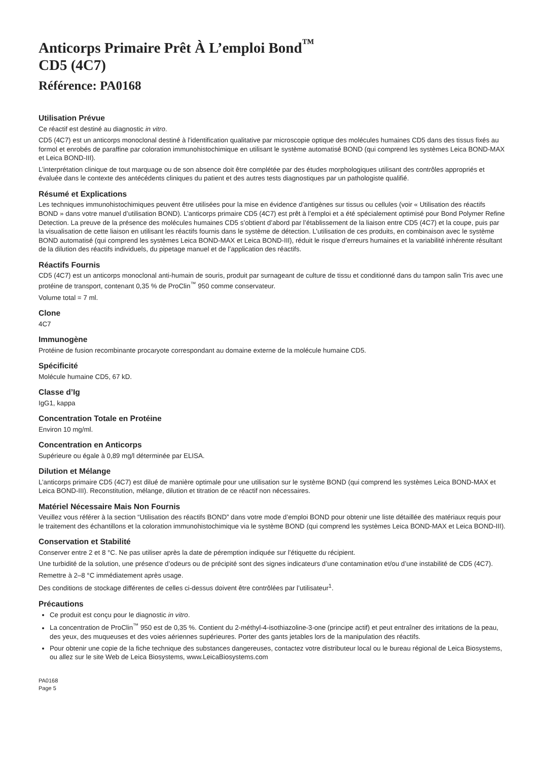Anticorps Primaire Prêt À L’emploi Bond<sup>™</sup>
CD5 (4C7)
Référence: PA0168
Utilisation Prévue
Ce réactif est destiné au diagnostic in vitro.
CD5 (4C7) est un anticorps monoclonal destiné à l’identification qualitative par microscopie optique des molécules humaines CD5 dans des tissus fixés au formol et enrobés de paraffine par coloration immunohistochimique en utilisant le système automatisé BOND (qui comprend les systèmes Leica BOND-MAX et Leica BOND-III).
L’interprétation clinique de tout marquage ou de son absence doit être complétée par des études morphologiques utilisant des contrôles appropriés et évaluée dans le contexte des antécédents cliniques du patient et des autres tests diagnostiques par un pathologiste qualifié.
Résumé et Explications
Les techniques immunohistochimiques peuvent être utilisées pour la mise en évidence d’antigènes sur tissus ou cellules (voir « Utilisation des réactifs BOND » dans votre manuel d’utilisation BOND). L’anticorps primaire CD5 (4C7) est prêt à l’emploi et a été spécialement optimisé pour Bond Polymer Refine Detection. La preuve de la présence des molécules humaines CD5 s’obtient d’abord par l’établissement de la liaison entre CD5 (4C7) et la coupe, puis par la visualisation de cette liaison en utilisant les réactifs fournis dans le système de détection. L’utilisation de ces produits, en combinaison avec le système BOND automatisé (qui comprend les systèmes Leica BOND-MAX et Leica BOND-III), réduit le risque d’erreurs humaines et la variabilité inhérente résultant de la dilution des réactifs individuels, du pipetage manuel et de l’application des réactifs.
Réactifs Fournis
CD5 (4C7) est un anticorps monoclonal anti-humain de souris, produit par surnageant de culture de tissu et conditionné dans du tampon salin Tris avec une protéine de transport, contenant 0,35 % de ProClin<sup>™</sup> 950 comme conservateur.
Volume total = 7 ml.
Clone
4C7
Immunogène
Protéine de fusion recombinante procaryote correspondant au domaine externe de la molécule humaine CD5.
Spécificité
Molécule humaine CD5, 67 kD.
Classe d’Ig
IgG1, kappa
Concentration Totale en Protéine
Environ 10 mg/ml.
Concentration en Anticorps
Supérieure ou égale à 0,89 mg/l déterminée par ELISA.
Dilution et Mélange
L’anticorps primaire CD5 (4C7) est dilué de manière optimale pour une utilisation sur le système BOND (qui comprend les systèmes Leica BOND-MAX et Leica BOND-III). Reconstitution, mélange, dilution et titration de ce réactif non nécessaires.
Matériel Nécessaire Mais Non Fournis
Veuillez vous référer à la section “Utilisation des réactifs BOND” dans votre mode d’emploi BOND pour obtenir une liste détaillée des matériaux requis pour le traitement des échantillons et la coloration immunohistochimique via le système BOND (qui comprend les systèmes Leica BOND-MAX et Leica BOND-III).
Conservation et Stabilité
Conserver entre 2 et 8 °C. Ne pas utiliser après la date de péremption indiquée sur l’étiquette du récipient.
Une turbidité de la solution, une présence d’odeurs ou de précipité sont des signes indicateurs d’une contamination et/ou d’une instabilité de CD5 (4C7).
Remettre à 2–8 °C immédiatement après usage.
Des conditions de stockage différentes de celles ci-dessus doivent être contrôlées par l’utilisateur<sup>1</sup>.
Précautions
Ce produit est conçu pour le diagnostic in vitro.
La concentration de ProClin<sup>™</sup> 950 est de 0,35 %. Contient du 2-méthyl-4-isothiazoline-3-one (principe actif) et peut entraîner des irritations de la peau, des yeux, des muqueuses et des voies aériennes supérieures. Porter des gants jetables lors de la manipulation des réactifs.
Pour obtenir une copie de la fiche technique des substances dangereuses, contactez votre distributeur local ou le bureau régional de Leica Biosystems, ou allez sur le site Web de Leica Biosystems, www.LeicaBiosystems.com
PA0168
Page 5